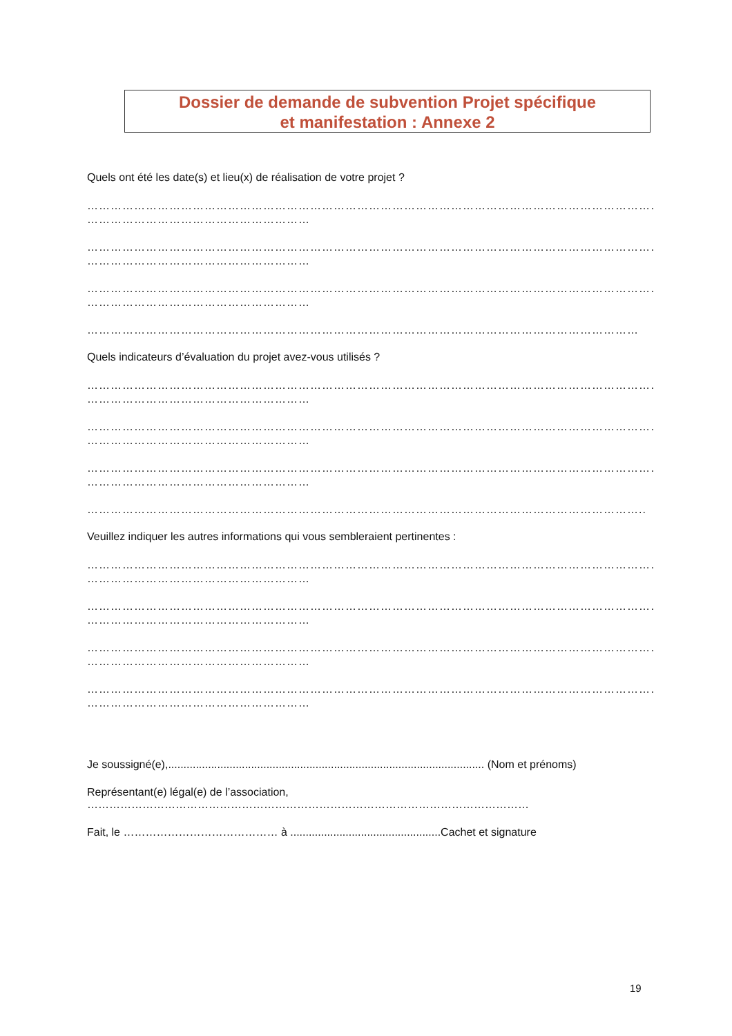Dossier de demande de subvention Projet spécifique
et manifestation : Annexe 2
Quels ont été les date(s) et lieu(x) de réalisation de votre projet ?
……………………………………………………………………………………………………………………………………
…………………………………………………
……………………………………………………………………………………………………………………………………
…………………………………………………
……………………………………………………………………………………………………………………………………
…………………………………………………
……………………………………………………………………………………………………………………………
Quels indicateurs d’évaluation du projet avez-vous utilisés ?
……………………………………………………………………………………………………………………………………
…………………………………………………
……………………………………………………………………………………………………………………………………
…………………………………………………
……………………………………………………………………………………………………………………………………
…………………………………………………
……………………………………………………………………………………………………………………………..
Veuillez indiquer les autres informations qui vous sembleraient pertinentes :
……………………………………………………………………………………………………………………………………
…………………………………………………
……………………………………………………………………………………………………………………………………
…………………………………………………
……………………………………………………………………………………………………………………………………
…………………………………………………
……………………………………………………………………………………………………………………………………
…………………………………………………
Je soussigné(e),....................................................................................................... (Nom et prénoms)
Représentant(e) légal(e) de l’association,
…………………………………………………………………………………………………………
Fait, le …………………………………… à .................................................Cachet et signature
19